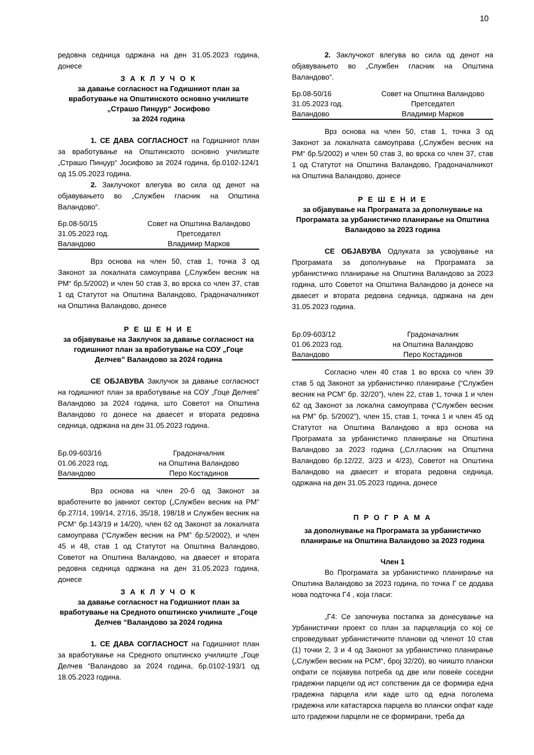10
редовна седница одржана на ден 31.05.2023 година, донесе
З А К Л У Ч О К
за давање согласност на Годишниот план за вработување на Општинското основно училиште „Страшо Пинџур“ Јосифово
за 2024 година
1. СЕ ДАВА СОГЛАСНОСТ на Годишниот план за вработување на Општинското основно училиште „Страшо Пинџур“ Јосифово за 2024 година, бр.0102-124/1 од 15.05.2023 година.
2. Заклучокот влегува во сила од денот на објавувањето во „Службен гласник на Општина Валандово“.
Бр.08-50/15 Совет на Општина Валандово 31.05.2023 год. Претседател Валандово Владимир Марков
Врз основа на член 50, став 1, точка 3 од Законот за локалната самоуправа („Службен весник на РМ“ бр.5/2002) и член 50 став 3, во врска со член 37, став 1 од Статутот на Општина Валандово, Градоначалникот на Општина Валандово, донесе
Р Е Ш Е Н И Е
за објавување на Заклучок за давање согласност на годишниот план за вработување на СОУ „Гоце Делчев” Валандово за 2024 година
СЕ ОБЈАВУВА Заклучок за давање согласност на годишниот план за вработување на СОУ „Гоце Делчев” Валандово за 2024 година, што Советот на Општина Валандово го донесе на дваесет и втората редовна седница, одржана на ден 31.05.2023 година.
Бр.09-603/16 Градоначалник 01.06.2023 год. на Општина Валандово Валандово Перо Костадинов
Врз основа на член 20-б од Законот за вработените во јавниот сектор („Службен весник на РМ“ бр.27/14, 199/14, 27/16, 35/18, 198/18 и Службен весник на РСМ“ бр.143/19 и 14/20), член 62 од Законот за локалната самоуправа (“Службен весник на РМ” бр.5/2002), и член 45 и 48, став 1 од Статутот на Општина Валандово, Советот на Општина Валандово, на дваесет и втората редовна седница одржана на ден 31.05.2023 година, донесе
З А К Л У Ч О К
за давање согласност на Годишниот план за вработување на Средното општинско училиште „Гоце Делчев “Валандово за 2024 година
1. СЕ ДАВА СОГЛАСНОСТ на Годишниот план за вработување на Средното општинско училиште „Гоце Делчев “Валандово за 2024 година, бр.0102-193/1 од 18.05.2023 година.
2. Заклучокот влегува во сила од денот на објавувањето во „Службен гласник на Општина Валандово“.
Бр.08-50/16 Совет на Општина Валандово 31.05.2023 год. Претседател Валандово Владимир Марков
Врз основа на член 50, став 1, точка 3 од Законот за локалната самоуправа („Службен весник на РМ“ бр.5/2002) и член 50 став 3, во врска со член 37, став 1 од Статутот на Општина Валандово, Градоначалникот на Општина Валандово, донесе
Р Е Ш Е Н И Е
за објавување на Програмата за дополнување на Програмата за урбанистичко планирање на Општина Валандово за 2023 година
СЕ ОБЈАВУВА Одлуката за усвојување на Програмата за дополнување на Програмата за урбанистичко планирање на Општина Валандово за 2023 година, што Советот на Општина Валандово ја донесе на дваесет и втората редовна седница, одржана на ден 31.05.2023 година.
Бр.09-603/12 Градоначалник 01.06.2023 год. на Општина Валандово Валандово Перо Костадинов
Согласно член 40 став 1 во врска со член 39 став 5 од Законот за урбанистичко планирање (“Службен весник на РСМ” бр. 32/20”), член 22, став 1, точка 1 и член 62 од Законот за локална самоуправа (“Службен весник на РМ” бр. 5/2002”), член 15, став 1, точка 1 и член 45 од Статутот на Општина Валандово а врз основа на Програмата за урбанистичко планирање на Општина Валандово за 2023 година („Сл.гласник на Општина Валандово бр.12/22, 3/23 и 4/23), Советот на Општина Валандово на дваесет и втората редовна седница, одржана на ден 31.05.2023 година, донесе
П Р О Г Р А М А
за дополнување на Програмата за урбанистичко планирање на Општина Валандово за 2023 година
Член 1
Во Програмата за урбанистичко планирање на Општина Валандово за 2023 година, по точка Г се додава нова подточка Г4 , која гласи:
„Г4: Се започнува постапка за донесување на Урбанистички проект со план за парцелација со кој се спроведуваат урбанистичките планови од членот 10 став (1) точки 2, 3 и 4 од Законот за урбанистичко планирање („Службен весник на РСМ“, број 32/20), во чиишто плански опфати се појавува потреба од две или повеќе соседни градежни парцели од ист сопственик да се формира една градежна парцела или каде што од една поголема градежна или катастарска парцела во плански опфат каде што градежни парцели не се формирани, треба да